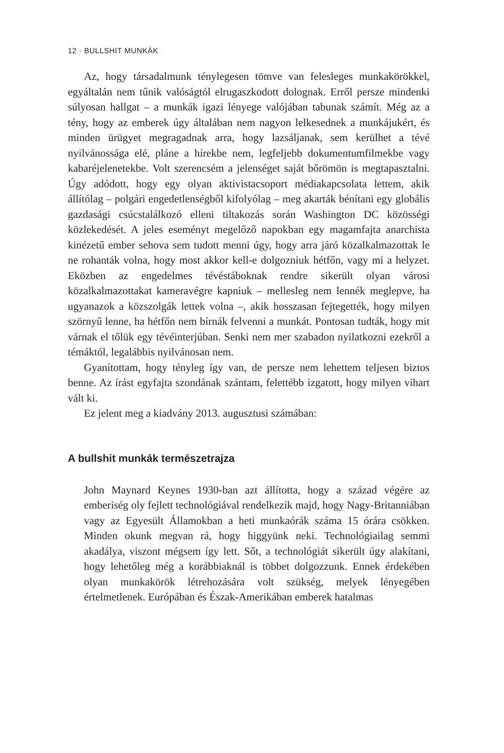12 · BULLSHIT MUNKÁK
Az, hogy társadalmunk ténylegesen tömve van felesleges munkakörökkel, egyáltalán nem tűnik valóságtól elrugaszkodott dolognak. Erről persze mindenki súlyosan hallgat – a munkák igazi lényege valójában tabunak számít. Még az a tény, hogy az emberek úgy általában nem nagyon lelkesednek a munkájukért, és minden ürügyet megragadnak arra, hogy lazsáljanak, sem kerülhet a tévé nyilvánossága elé, pláne a hírekbe nem, legfeljebb dokumentumfilmekbe vagy kabaréjelenetekbe. Volt szerencsém a jelenséget saját bőrömön is megtapasztalni. Úgy adódott, hogy egy olyan aktivistacsoport médiakapcsolata lettem, akik állítólag – polgári engedetlenségből kifolyólag – meg akarták bénítani egy globális gazdasági csúcstalálkozó elleni tiltakozás során Washington DC közösségi közlekedését. A jeles eseményt megelőző napokban egy magamfajta anarchista kinézetű ember sehova sem tudott menni úgy, hogy arra járó közalkalmazottak le ne rohanták volna, hogy most akkor kell-e dolgozniuk hétfőn, vagy mi a helyzet. Eközben az engedelmes tévéstáboknak rendre sikerült olyan városi közalkalmazottakat kameravégre kapniuk – mellesleg nem lennék meglepve, ha ugyanazok a közszolgák lettek volna –, akik hosszasan fejtegették, hogy milyen szörnyű lenne, ha hétfőn nem bírnák felvenni a munkát. Pontosan tudták, hogy mit várnak el tőlük egy tévéinterjúban. Senki nem mer szabadon nyilatkozni ezekről a témáktól, legalábbis nyilvánosan nem.
Gyanítottam, hogy tényleg így van, de persze nem lehettem teljesen biztos benne. Az írást egyfajta szondának szántam, felettébb izgatott, hogy milyen vihart vált ki.
Ez jelent meg a kiadvány 2013. augusztusi számában:
A bullshit munkák természetrajza
John Maynard Keynes 1930-ban azt állította, hogy a század végére az emberiség oly fejlett technológiával rendelkezik majd, hogy Nagy-Britanniában vagy az Egyesült Államokban a heti munkaórák száma 15 órára csökken. Minden okunk megvan rá, hogy higgyünk neki. Technológiailag semmi akadálya, viszont mégsem így lett. Sőt, a technológiát sikerült úgy alakítani, hogy lehetőleg még a korábbiaknál is többet dolgozzunk. Ennek érdekében olyan munkakörök létrehozására volt szükség, melyek lényegében értelmetlenek. Európában és Észak-Amerikában emberek hatalmas